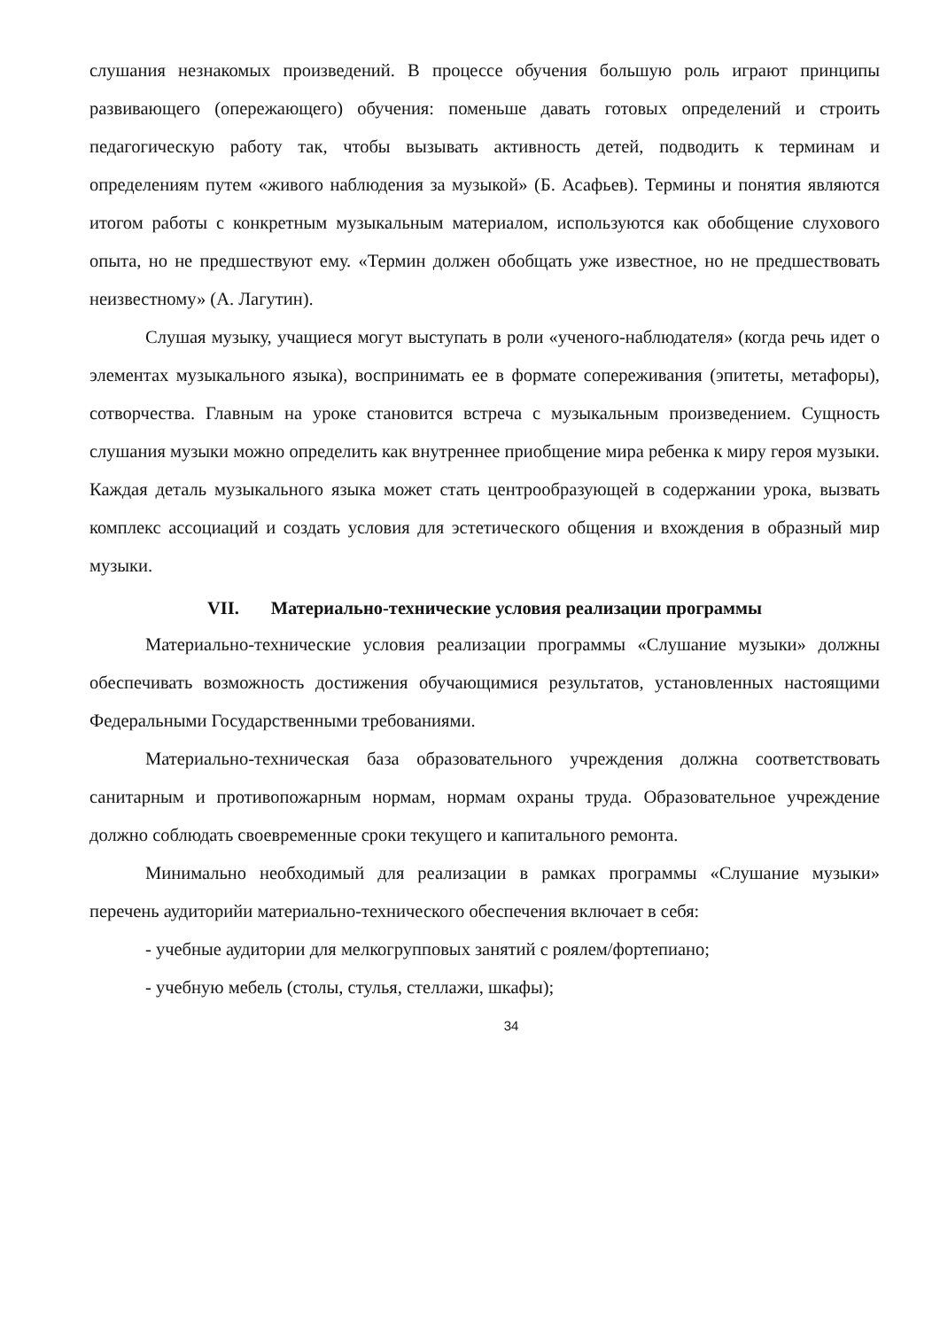слушания незнакомых произведений. В процессе обучения большую роль играют принципы развивающего (опережающего) обучения: поменьше давать готовых определений и строить педагогическую работу так, чтобы вызывать активность детей, подводить к терминам и определениям путем «живого наблюдения за музыкой» (Б. Асафьев). Термины и понятия являются итогом работы с конкретным музыкальным материалом, используются как обобщение слухового опыта, но не предшествуют ему. «Термин должен обобщать уже известное, но не предшествовать неизвестному» (А. Лагутин).
Слушая музыку, учащиеся могут выступать в роли «ученого-наблюдателя» (когда речь идет о элементах музыкального языка), воспринимать ее в формате сопереживания (эпитеты, метафоры), сотворчества. Главным на уроке становится встреча с музыкальным произведением. Сущность слушания музыки можно определить как внутреннее приобщение мира ребенка к миру героя музыки. Каждая деталь музыкального языка может стать центрообразующей в содержании урока, вызвать комплекс ассоциаций и создать условия для эстетического общения и вхождения в образный мир музыки.
VII. Материально-технические условия реализации программы
Материально-технические условия реализации программы «Слушание музыки» должны обеспечивать возможность достижения обучающимися результатов, установленных настоящими Федеральными Государственными требованиями.
Материально-техническая база образовательного учреждения должна соответствовать санитарным и противопожарным нормам, нормам охраны труда. Образовательное учреждение должно соблюдать своевременные сроки текущего и капитального ремонта.
Минимально необходимый для реализации в рамках программы «Слушание музыки» перечень аудиторийи материально-технического обеспечения включает в себя:
- учебные аудитории для мелкогрупповых занятий с роялем/фортепиано;
- учебную мебель (столы, стулья, стеллажи, шкафы);
34